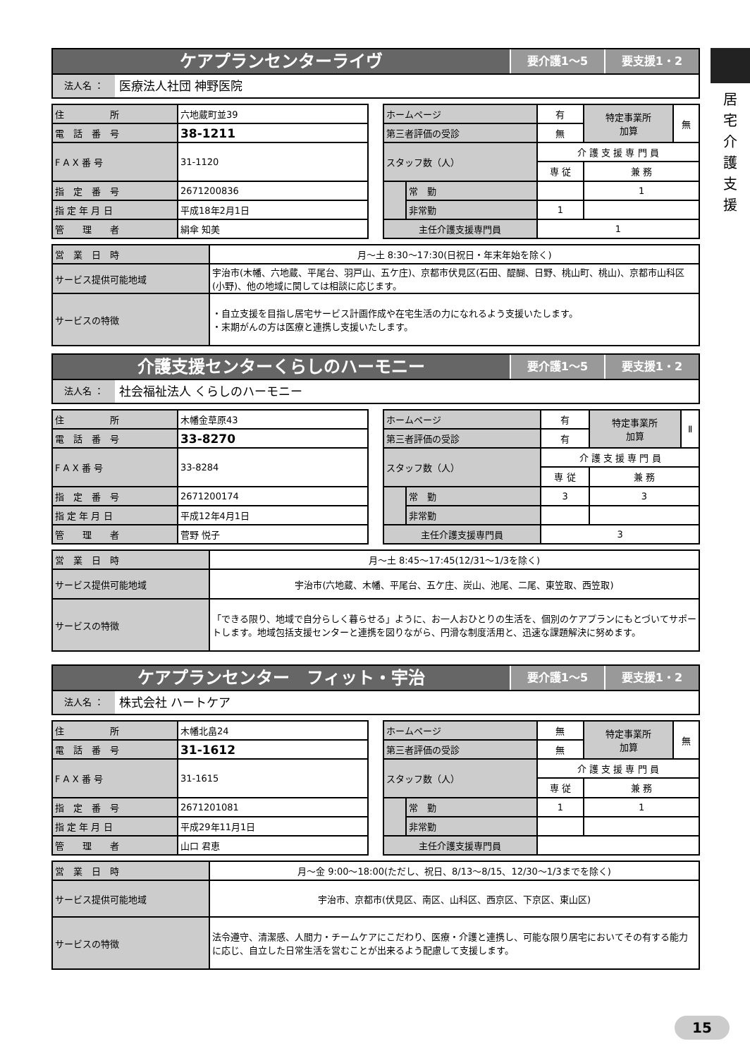ケアプランセンターライヴ
要介護1～5 要支援1・2
法人名 ：
医療法人社団 神野医院
| 住 所 | 六地蔵町並39 |
| 電 話 番 号 | 38-1211 |
| F A X 番 号 | 31-1120 |
| 指 定 番 号 | 2671200836 |
| 指 定 年 月 日 | 平成18年2月1日 |
| 管 理 者 | 絹傘 知美 |
| ホームページ | | 有 | 特定事業所 加算 | 無 |
| 第三者評価の受診 | | 無 | | |
| スタッフ数（人） | | 介 護 支 援 専 門 員 | | |
| | | 専 従 | 兼 務 | |
| | 常 勤 | | 1 | |
| | 非常勤 | 1 | | |
| 主任介護支援専門員 | | 1 | | |
| 営 業 日 時 | 月～土 8:30～17:30(日祝日・年末年始を除く) |
| サービス提供可能地域 | 宇治市(木幡、六地蔵、平尾台、羽戸山、五ケ庄)、京都市伏見区(石田、醍醐、日野、桃山町、桃山)、京都市山科区(小野)、他の地域に関しては相談に応じます。 |
| サービスの特徴 | ・自立支援を目指し居宅サービス計画作成や在宅生活の力になれるよう支援いたします。 ・末期がんの方は医療と連携し支援いたします。 |
介護支援センターくらしのハーモニー
要介護1～5 要支援1・2
法人名 ：
社会福祉法人 くらしのハーモニー
| 住 所 | 木幡金草原43 |
| 電 話 番 号 | 33-8270 |
| F A X 番 号 | 33-8284 |
| 指 定 番 号 | 2671200174 |
| 指 定 年 月 日 | 平成12年4月1日 |
| 管 理 者 | 菅野 悦子 |
| ホームページ | | 有 | 特定事業所 加算 | Ⅱ |
| 第三者評価の受診 | | 有 | | |
| スタッフ数（人） | | 介 護 支 援 専 門 員 | | |
| | | 専 従 | 兼 務 | |
| | 常 勤 | 3 | 3 | |
| | 非常勤 | | | |
| 主任介護支援専門員 | | 3 | | |
| 営 業 日 時 | 月～土 8:45～17:45(12/31～1/3を除く) |
| サービス提供可能地域 | 宇治市(六地蔵、木幡、平尾台、五ケ庄、炭山、池尾、二尾、東笠取、西笠取) |
| サービスの特徴 | 「できる限り、地域で自分らしく暮らせる」ように、お一人おひとりの生活を、個別のケアプランにもとづいてサポートします。地域包括支援センターと連携を図りながら、円滑な制度活用と、迅速な課題解決に努めます。 |
ケアプランセンター　フィット・宇治
要介護1～5 要支援1・2
法人名 ：
株式会社 ハートケア
| 住 所 | 木幡北畠24 |
| 電 話 番 号 | 31-1612 |
| F A X 番 号 | 31-1615 |
| 指 定 番 号 | 2671201081 |
| 指 定 年 月 日 | 平成29年11月1日 |
| 管 理 者 | 山口 君恵 |
| ホームページ | | 無 | 特定事業所 加算 | 無 |
| 第三者評価の受診 | | 無 | | |
| スタッフ数（人） | | 介 護 支 援 専 門 員 | | |
| | | 専 従 | 兼 務 | |
| | 常 勤 | 1 | 1 | |
| | 非常勤 | | | |
| 主任介護支援専門員 | | | | |
| 営 業 日 時 | 月～金 9:00～18:00(ただし、祝日、8/13～8/15、12/30～1/3までを除く) |
| サービス提供可能地域 | 宇治市、京都市(伏見区、南区、山科区、西京区、下京区、東山区) |
| サービスの特徴 | 法令遵守、清潔感、人間力・チームケアにこだわり、医療・介護と連携し、可能な限り居宅においてその有する能力に応じ、自立した日常生活を営むことが出来るよう配慮して支援します。 |
居
宅
介
護
支
援
15